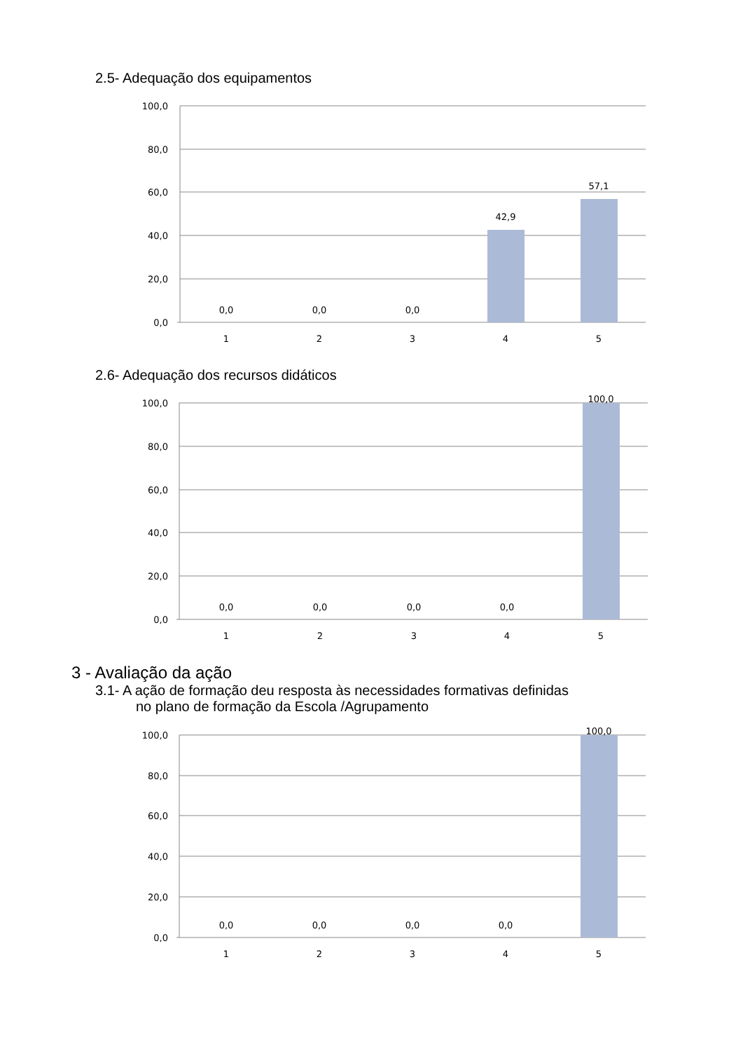2.5- Adequação dos equipamentos
100,0
80,0
60,0
40,0
20,0
0,0
0,0
0,0
0,0
42,9
57,1
1
2
3
4
5
2.6- Adequação dos recursos didáticos
100,0
80,0
60,0
40,0
20,0
0,0
0,0
0,0
0,0
0,0
100,0
1
2
3
4
5
3 - Avaliação da ação
3.1- A ação de formação deu resposta às necessidades formativas definidas
no plano de formação da Escola /Agrupamento
100,0
80,0
60,0
40,0
20,0
0,0
0,0
0,0
0,0
0,0
100,0
1
2
3
4
5